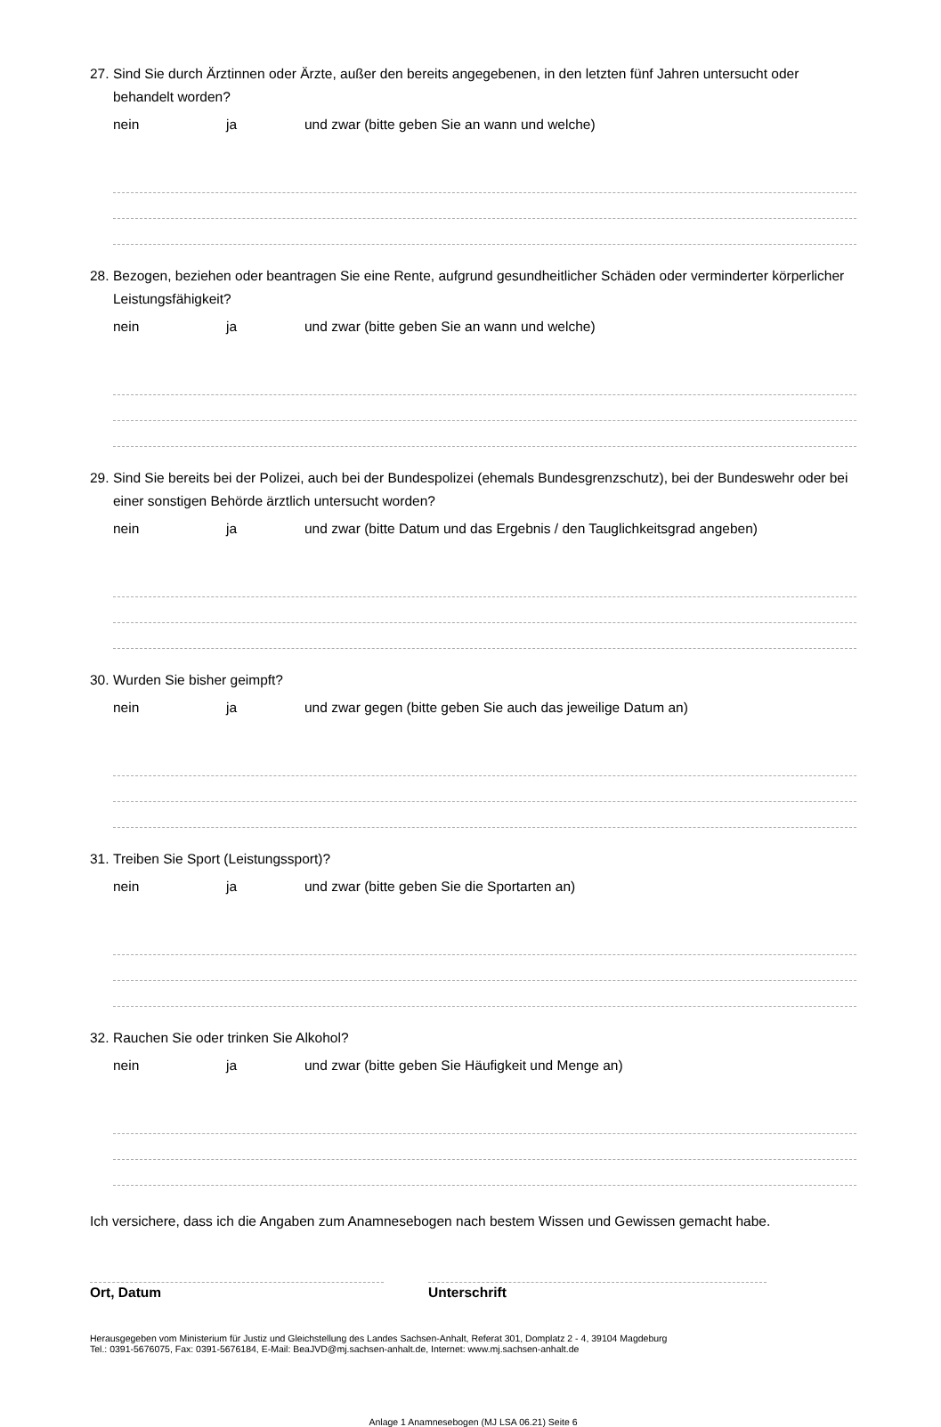27. Sind Sie durch Ärztinnen oder Ärzte, außer den bereits angegebenen, in den letzten fünf Jahren untersucht oder behandelt worden?
nein ja und zwar (bitte geben Sie an wann und welche)
28. Bezogen, beziehen oder beantragen Sie eine Rente, aufgrund gesundheitlicher Schäden oder verminderter körperlicher Leistungsfähigkeit?
nein ja und zwar (bitte geben Sie an wann und welche)
29. Sind Sie bereits bei der Polizei, auch bei der Bundespolizei (ehemals Bundesgrenzschutz), bei der Bundeswehr oder bei einer sonstigen Behörde ärztlich untersucht worden?
nein ja und zwar (bitte Datum und das Ergebnis / den Tauglichkeitsgrad angeben)
30. Wurden Sie bisher geimpft?
nein ja und zwar gegen (bitte geben Sie auch das jeweilige Datum an)
31. Treiben Sie Sport (Leistungssport)?
nein ja und zwar (bitte geben Sie die Sportarten an)
32. Rauchen Sie oder trinken Sie Alkohol?
nein ja und zwar (bitte geben Sie Häufigkeit und Menge an)
Ich versichere, dass ich die Angaben zum Anamnesebogen nach bestem Wissen und Gewissen gemacht habe.
Ort, Datum Unterschrift
Herausgegeben vom Ministerium für Justiz und Gleichstellung des Landes Sachsen-Anhalt, Referat 301, Domplatz 2 - 4, 39104 Magdeburg
Tel.: 0391-5676075, Fax: 0391-5676184, E-Mail: BeaJVD@mj.sachsen-anhalt.de, Internet: www.mj.sachsen-anhalt.de
Anlage 1 Anamnesebogen (MJ LSA 06.21) Seite 6